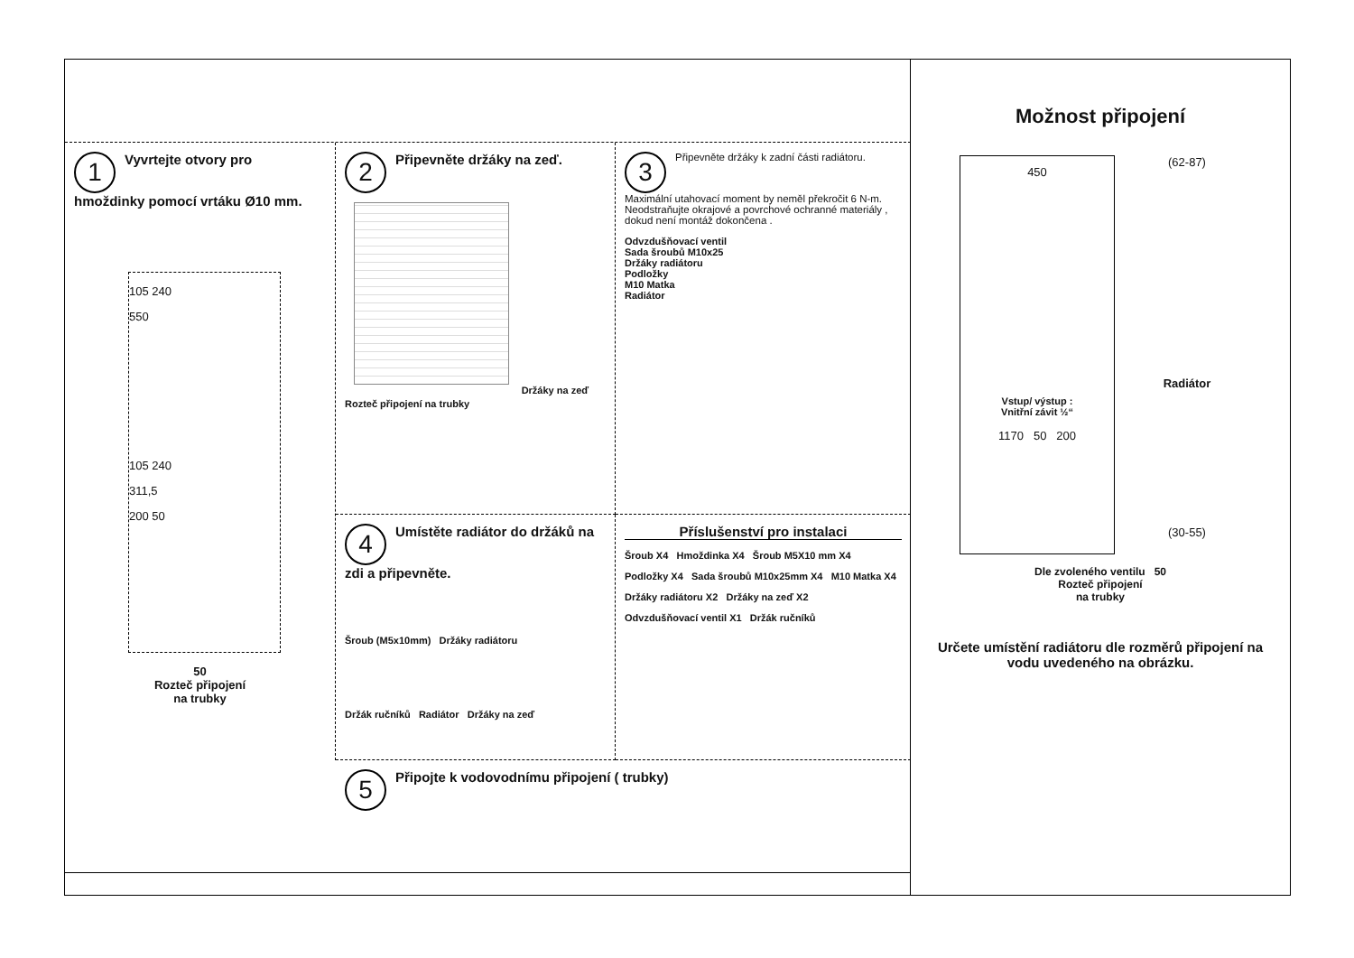1 Vyvrtejte otvory pro hmoždinky pomocí vrtáku Ø10 mm.
105 240
550
105 240
311,5
200 50
50
Rozteč připojení
na trubky
2 Připevněte držáky na zeď.
Držáky na zeď
Rozteč připojení na trubky
3 Připevněte držáky k zadní části radiátoru. Maximální utahovací moment by neměl překročit 6 N-m. Neodstraňujte okrajové a povrchové ochranné materiály , dokud není montáž dokončena .
Odvzdušňovací ventil
Sada šroubů M10x25
Držáky radiátoru
Podložky
M10 Matka
Radiátor
4 Umístěte radiátor do držáků na zdi a připevněte.
Šroub (M5x10mm) Držáky radiátoru
Držák ručníků Radiátor Držáky na zeď
Příslušenství pro instalaci
Šroub X4 Hmoždinka X4 Šroub M5X10 mm X4
Podložky X4 Sada šroubů M10x25mm X4 M10 Matka X4
Držáky radiátoru X2 Držáky na zeď X2
Odvzdušňovací ventil X1 Držák ručníků
5 Připojte k vodovodnímu připojení ( trubky)
Možnost připojení
450
Vstup/ výstup :
Vnitřní závit ½“
1170 50 200
(62-87)
Radiátor
(30-55)
Dle zvoleného ventilu 50
Rozteč připojení
na trubky
Určete umístění radiátoru dle rozměrů připojení na vodu uvedeného na obrázku.